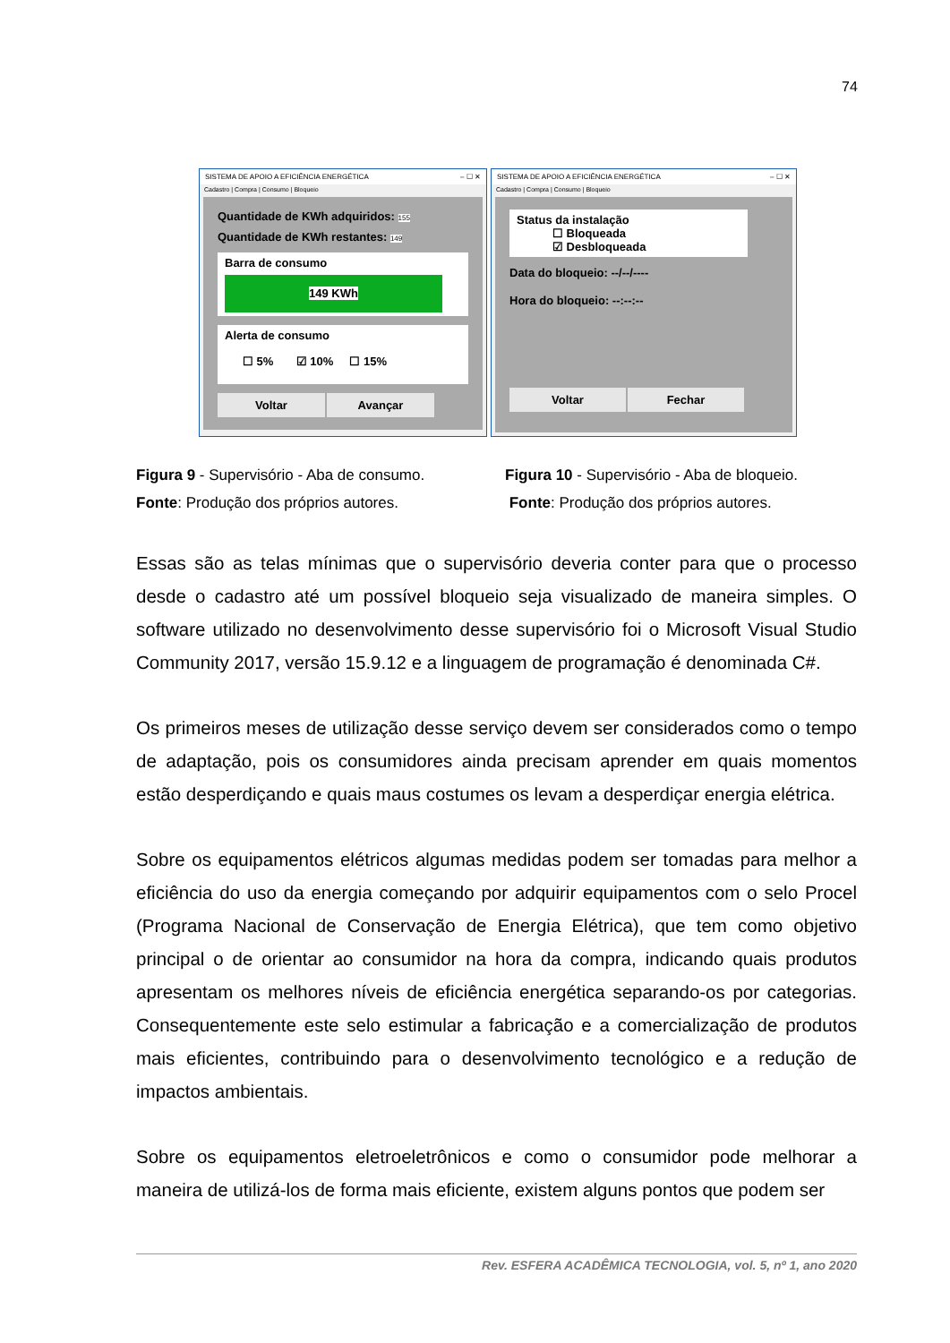74
SISTEMA DE APOIO A EFICIÊNCIA ENERGÉTICA – ☐ ✕
Cadastro | Compra | Consumo | Bloqueio
Quantidade de KWh adquiridos: 155
Quantidade de KWh restantes: 149
Barra de consumo
149 KWh
Alerta de consumo
☐ 5% ☑ 10% ☐ 15%
Voltar Avançar
SISTEMA DE APOIO A EFICIÊNCIA ENERGÉTICA – ☐ ✕
Cadastro | Compra | Consumo | Bloqueio
Status da instalação
☐ Bloqueada
☑ Desbloqueada
Data do bloqueio: --/--/----
Hora do bloqueio: --:--:--
Voltar Fechar
Figura 9 - Supervisório - Aba de consumo.
Fonte: Produção dos próprios autores.
Figura 10 - Supervisório - Aba de bloqueio.
Fonte: Produção dos próprios autores.
Essas são as telas mínimas que o supervisório deveria conter para que o processo desde o cadastro até um possível bloqueio seja visualizado de maneira simples. O software utilizado no desenvolvimento desse supervisório foi o Microsoft Visual Studio Community 2017, versão 15.9.12 e a linguagem de programação é denominada C#.
Os primeiros meses de utilização desse serviço devem ser considerados como o tempo de adaptação, pois os consumidores ainda precisam aprender em quais momentos estão desperdiçando e quais maus costumes os levam a desperdiçar energia elétrica.
Sobre os equipamentos elétricos algumas medidas podem ser tomadas para melhor a eficiência do uso da energia começando por adquirir equipamentos com o selo Procel (Programa Nacional de Conservação de Energia Elétrica), que tem como objetivo principal o de orientar ao consumidor na hora da compra, indicando quais produtos apresentam os melhores níveis de eficiência energética separando-os por categorias. Consequentemente este selo estimular a fabricação e a comercialização de produtos mais eficientes, contribuindo para o desenvolvimento tecnológico e a redução de impactos ambientais.
Sobre os equipamentos eletroeletrônicos e como o consumidor pode melhorar a maneira de utilizá-los de forma mais eficiente, existem alguns pontos que podem ser
Rev. ESFERA ACADÊMICA TECNOLOGIA, vol. 5, nº 1, ano 2020